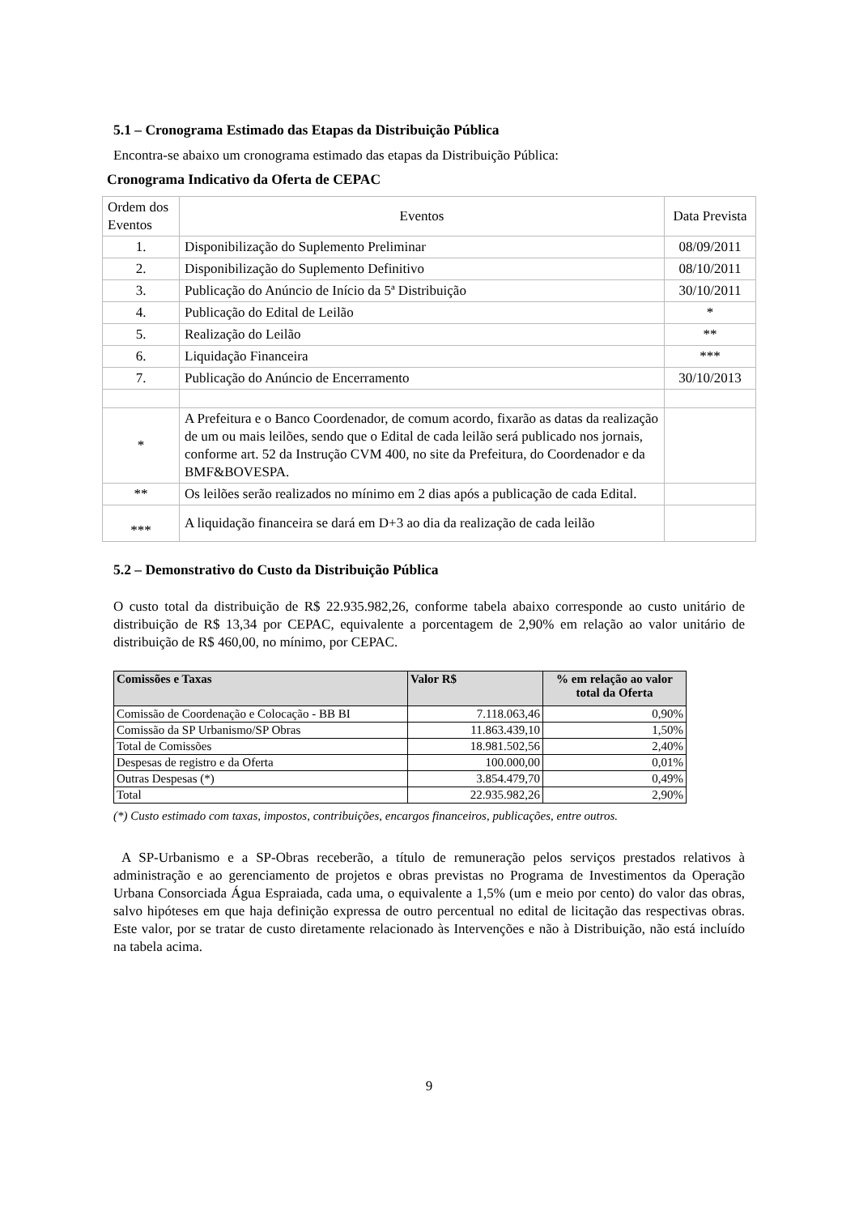5.1 – Cronograma Estimado das Etapas da Distribuição Pública
Encontra-se abaixo um cronograma estimado das etapas da Distribuição Pública:
Cronograma Indicativo da Oferta de CEPAC
| Ordem dos Eventos | Eventos | Data Prevista |
| 1. | Disponibilização do Suplemento Preliminar | 08/09/2011 |
| 2. | Disponibilização do Suplemento Definitivo | 08/10/2011 |
| 3. | Publicação do Anúncio de Início da 5ª Distribuição | 30/10/2011 |
| 4. | Publicação do Edital de Leilão | * |
| 5. | Realização do Leilão | ** |
| 6. | Liquidação Financeira | *** |
| 7. | Publicação do Anúncio de Encerramento | 30/10/2013 |
| * | A Prefeitura e o Banco Coordenador, de comum acordo, fixarão as datas da realização de um ou mais leilões, sendo que o Edital de cada leilão será publicado nos jornais, conforme art. 52 da Instrução CVM 400, no site da Prefeitura, do Coordenador e da BMF&BOVESPA. | |
| ** | Os leilões serão realizados no mínimo em 2 dias após a publicação de cada Edital. | |
| *** | A liquidação financeira se dará em D+3 ao dia da realização de cada leilão | |
5.2 – Demonstrativo do Custo da Distribuição Pública
O custo total da distribuição de R$ 22.935.982,26, conforme tabela abaixo corresponde ao custo unitário de distribuição de R$ 13,34 por CEPAC, equivalente a porcentagem de 2,90% em relação ao valor unitário de distribuição de R$ 460,00, no mínimo, por CEPAC.
| Comissões e Taxas | Valor R$ | % em relação ao valor total da Oferta |
| --- | --- | --- |
| Comissão de Coordenação e Colocação - BB BI | 7.118.063,46 | 0,90% |
| Comissão da SP Urbanismo/SP Obras | 11.863.439,10 | 1,50% |
| Total de Comissões | 18.981.502,56 | 2,40% |
| Despesas de registro e da Oferta | 100.000,00 | 0,01% |
| Outras Despesas (*) | 3.854.479,70 | 0,49% |
| Total | 22.935.982,26 | 2,90% |
(*) Custo estimado com taxas, impostos, contribuições, encargos financeiros, publicações, entre outros.
A SP-Urbanismo e a SP-Obras receberão, a título de remuneração pelos serviços prestados relativos à administração e ao gerenciamento de projetos e obras previstas no Programa de Investimentos da Operação Urbana Consorciada Água Espraiada, cada uma, o equivalente a 1,5% (um e meio por cento) do valor das obras, salvo hipóteses em que haja definição expressa de outro percentual no edital de licitação das respectivas obras. Este valor, por se tratar de custo diretamente relacionado às Intervenções e não à Distribuição, não está incluído na tabela acima.
9